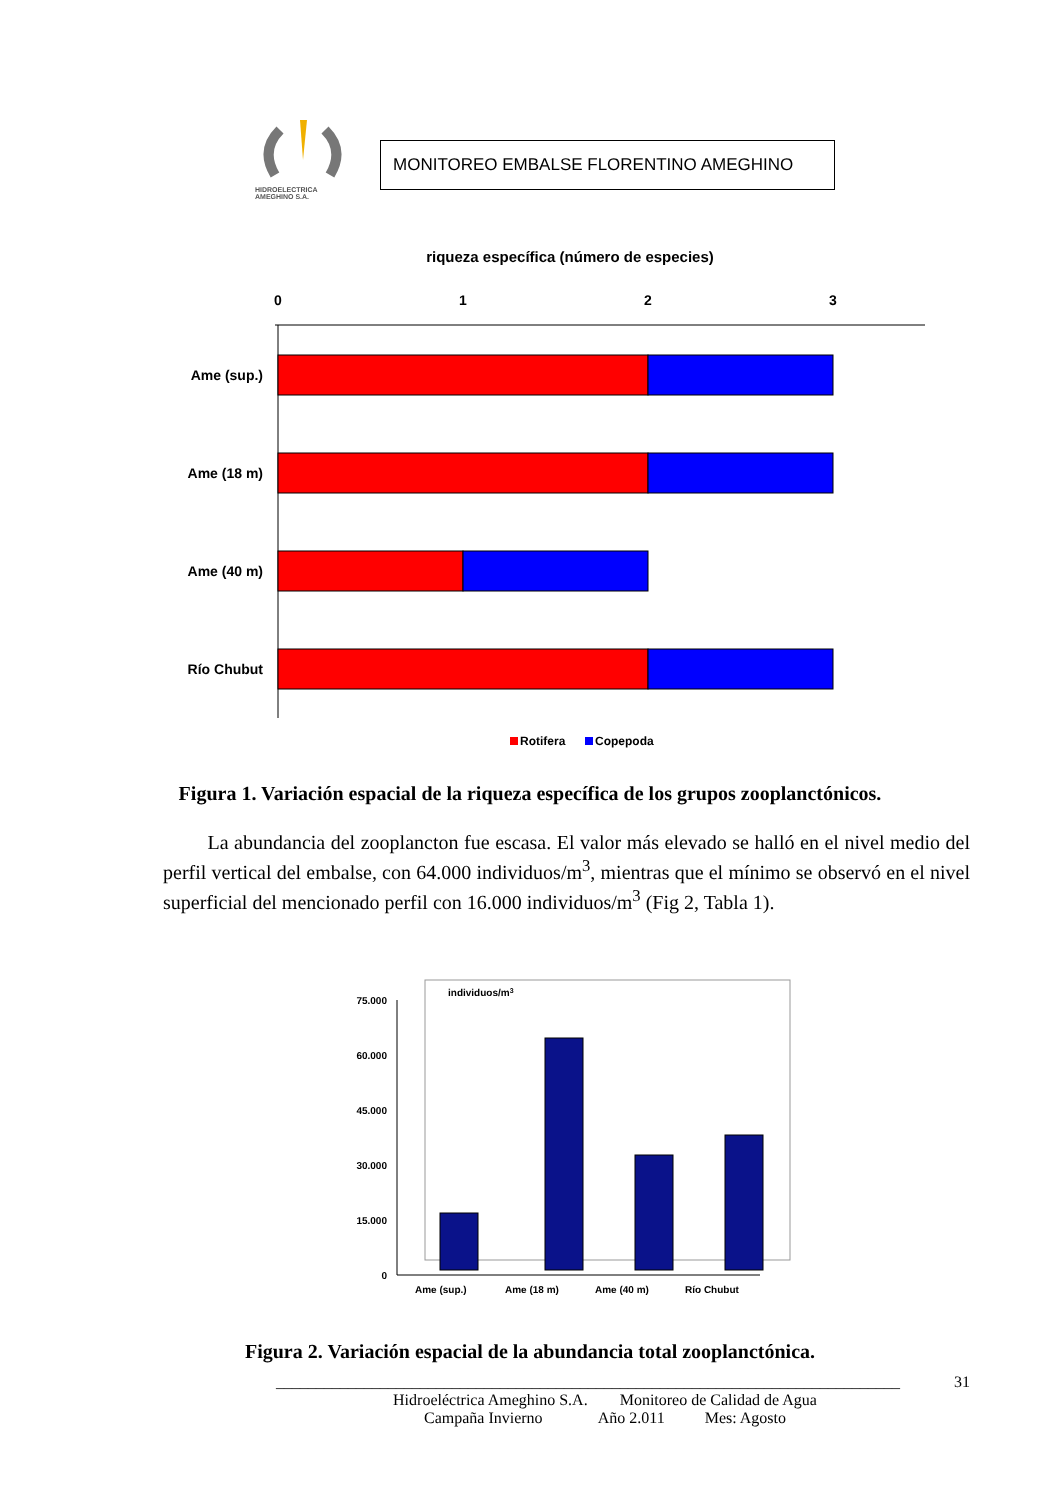HIDROELECTRICA
AMEGHINO S.A.
MONITOREO EMBALSE FLORENTINO AMEGHINO
riqueza específica (número de especies)
0
1
2
3
Ame (sup.)
Ame (18 m)
Ame (40 m)
Río Chubut
Rotifera
Copepoda
Figura 1. Variación espacial de la riqueza específica de los grupos zooplanctónicos.
La abundancia del zooplancton fue escasa. El valor más elevado se halló en el nivel medio del perfil vertical del embalse, con 64.000 individuos/m<sup>3</sup>, mientras que el mínimo se observó en el nivel superficial del mencionado perfil con 16.000 individuos/m<sup>3</sup> (Fig 2, Tabla 1).
individuos/m3
75.000
60.000
45.000
30.000
15.000
0
Ame (sup.)
Ame (18 m)
Ame (40 m)
Río Chubut
Figura 2. Variación espacial de la abundancia total zooplanctónica.
______________________________________________________________________________ 31
Hidroeléctrica Ameghino S.A. Monitoreo de Calidad de Agua
Campaña Invierno Año 2.011 Mes: Agosto